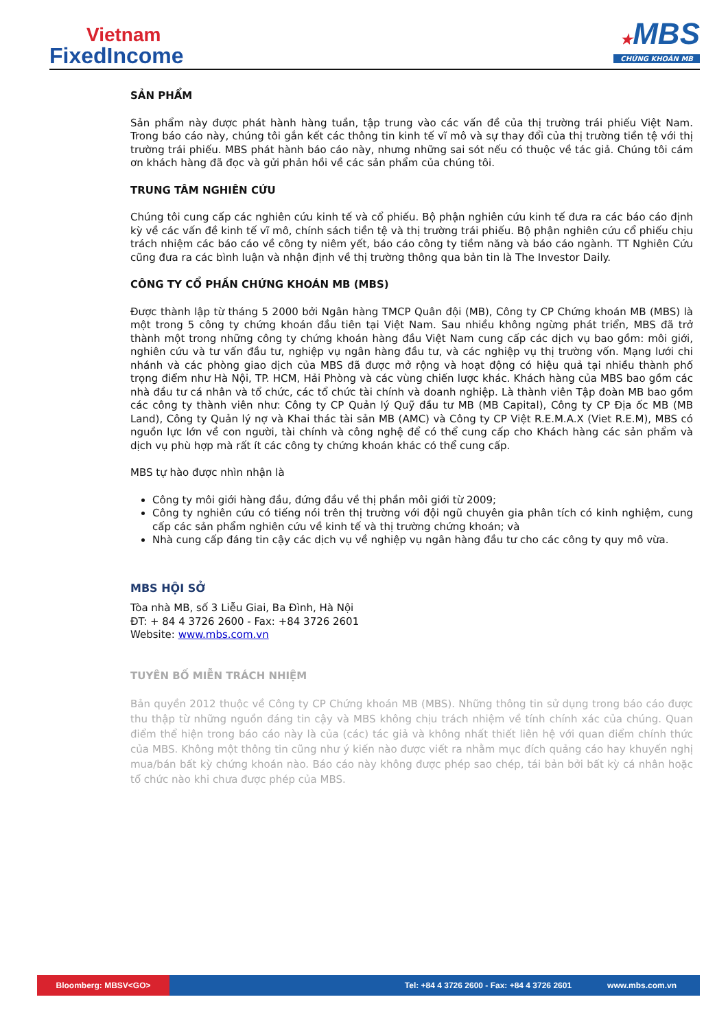Vietnam
FixedIncome
★MBS
CHỨNG KHOÁN MB
SẢN PHẨM
Sản phẩm này được phát hành hàng tuần, tập trung vào các vấn đề của thị trường trái phiếu Việt Nam. Trong báo cáo này, chúng tôi gắn kết các thông tin kinh tế vĩ mô và sự thay đổi của thị trường tiền tệ với thị trường trái phiếu. MBS phát hành báo cáo này, nhưng những sai sót nếu có thuộc về tác giả. Chúng tôi cám ơn khách hàng đã đọc và gửi phản hồi về các sản phẩm của chúng tôi.
TRUNG TÂM NGHIÊN CỨU
Chúng tôi cung cấp các nghiên cứu kinh tế và cổ phiếu. Bộ phận nghiên cứu kinh tế đưa ra các báo cáo định kỳ về các vấn đề kinh tế vĩ mô, chính sách tiền tệ và thị trường trái phiếu. Bộ phận nghiên cứu cổ phiếu chịu trách nhiệm các báo cáo về công ty niêm yết, báo cáo công ty tiềm năng và báo cáo ngành. TT Nghiên Cứu cũng đưa ra các bình luận và nhận định về thị trường thông qua bản tin là The Investor Daily.
CÔNG TY CỔ PHẦN CHỨNG KHOÁN MB (MBS)
Được thành lập từ tháng 5 2000 bởi Ngân hàng TMCP Quân đội (MB), Công ty CP Chứng khoán MB (MBS) là một trong 5 công ty chứng khoán đầu tiên tại Việt Nam. Sau nhiều không ngừng phát triển, MBS đã trở thành một trong những công ty chứng khoán hàng đầu Việt Nam cung cấp các dịch vụ bao gồm: môi giới, nghiên cứu và tư vấn đầu tư, nghiệp vụ ngân hàng đầu tư, và các nghiệp vụ thị trường vốn. Mạng lưới chi nhánh và các phòng giao dịch của MBS đã được mở rộng và hoạt động có hiệu quả tại nhiều thành phố trọng điểm như Hà Nội, TP. HCM, Hải Phòng và các vùng chiến lược khác. Khách hàng của MBS bao gồm các nhà đầu tư cá nhân và tổ chức, các tổ chức tài chính và doanh nghiệp. Là thành viên Tập đoàn MB bao gồm các công ty thành viên như: Công ty CP Quản lý Quỹ đầu tư MB (MB Capital), Công ty CP Địa ốc MB (MB Land), Công ty Quản lý nợ và Khai thác tài sản MB (AMC) và Công ty CP Việt R.E.M.A.X (Viet R.E.M), MBS có nguồn lực lớn về con người, tài chính và công nghệ để có thể cung cấp cho Khách hàng các sản phẩm và dịch vụ phù hợp mà rất ít các công ty chứng khoán khác có thể cung cấp.
MBS tự hào được nhìn nhận là
Công ty môi giới hàng đầu, đứng đầu về thị phần môi giới từ 2009;
Công ty nghiên cứu có tiếng nói trên thị trường với đội ngũ chuyên gia phân tích có kinh nghiệm, cung cấp các sản phẩm nghiên cứu về kinh tế và thị trường chứng khoán; và
Nhà cung cấp đáng tin cậy các dịch vụ về nghiệp vụ ngân hàng đầu tư cho các công ty quy mô vừa.
MBS HỘI SỞ
Tòa nhà MB, số 3 Liễu Giai, Ba Đình, Hà Nội
ĐT: + 84 4 3726 2600 - Fax: +84 3726 2601
Website: www.mbs.com.vn
TUYÊN BỐ MIỄN TRÁCH NHIỆM
Bản quyền 2012 thuộc về Công ty CP Chứng khoán MB (MBS). Những thông tin sử dụng trong báo cáo được thu thập từ những nguồn đáng tin cậy và MBS không chịu trách nhiệm về tính chính xác của chúng. Quan điểm thể hiện trong báo cáo này là của (các) tác giả và không nhất thiết liên hệ với quan điểm chính thức của MBS. Không một thông tin cũng như ý kiến nào được viết ra nhằm mục đích quảng cáo hay khuyến nghị mua/bán bất kỳ chứng khoán nào. Báo cáo này không được phép sao chép, tái bản bởi bất kỳ cá nhân hoặc tổ chức nào khi chưa được phép của MBS.
Bloomberg: MBSV<GO> Tel: +84 4 3726 2600 - Fax: +84 4 3726 2601 www.mbs.com.vn